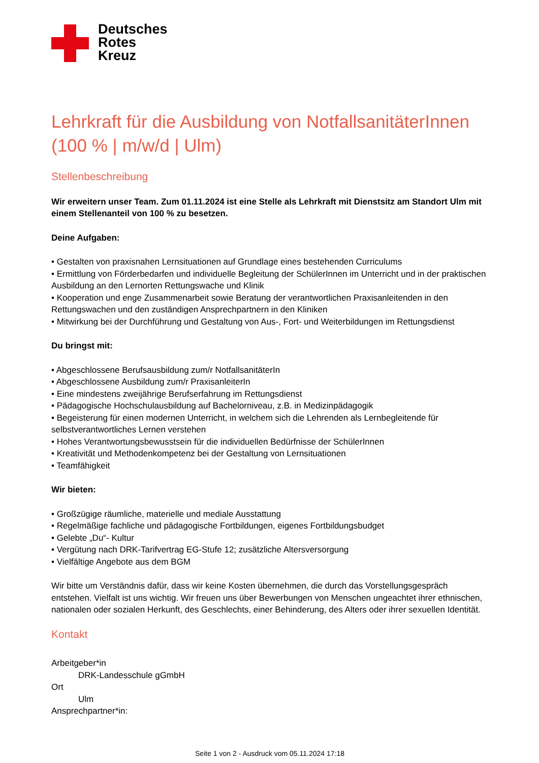Deutsches
Rotes
Kreuz
Lehrkraft für die Ausbildung von NotfallsanitäterInnen (100 % | m/w/d | Ulm)
Stellenbeschreibung
Wir erweitern unser Team. Zum 01.11.2024 ist eine Stelle als Lehrkraft mit Dienstsitz am Standort Ulm mit einem Stellenanteil von 100 % zu besetzen.
Deine Aufgaben:
• Gestalten von praxisnahen Lernsituationen auf Grundlage eines bestehenden Curriculums
• Ermittlung von Förderbedarfen und individuelle Begleitung der SchülerInnen im Unterricht und in der praktischen Ausbildung an den Lernorten Rettungswache und Klinik
• Kooperation und enge Zusammenarbeit sowie Beratung der verantwortlichen Praxisanleitenden in den Rettungswachen und den zuständigen Ansprechpartnern in den Kliniken
• Mitwirkung bei der Durchführung und Gestaltung von Aus-, Fort- und Weiterbildungen im Rettungsdienst
Du bringst mit:
• Abgeschlossene Berufsausbildung zum/r NotfallsanitäterIn
• Abgeschlossene Ausbildung zum/r PraxisanleiterIn
• Eine mindestens zweijährige Berufserfahrung im Rettungsdienst
• Pädagogische Hochschulausbildung auf Bachelorniveau, z.B. in Medizinpädagogik
• Begeisterung für einen modernen Unterricht, in welchem sich die Lehrenden als Lernbegleitende für selbstverantwortliches Lernen verstehen
• Hohes Verantwortungsbewusstsein für die individuellen Bedürfnisse der SchülerInnen
• Kreativität und Methodenkompetenz bei der Gestaltung von Lernsituationen
• Teamfähigkeit
Wir bieten:
• Großzügige räumliche, materielle und mediale Ausstattung
• Regelmäßige fachliche und pädagogische Fortbildungen, eigenes Fortbildungsbudget
• Gelebte „Du“- Kultur
• Vergütung nach DRK-Tarifvertrag EG-Stufe 12; zusätzliche Altersversorgung
• Vielfältige Angebote aus dem BGM
Wir bitte um Verständnis dafür, dass wir keine Kosten übernehmen, die durch das Vorstellungsgespräch entstehen. Vielfalt ist uns wichtig. Wir freuen uns über Bewerbungen von Menschen ungeachtet ihrer ethnischen, nationalen oder sozialen Herkunft, des Geschlechts, einer Behinderung, des Alters oder ihrer sexuellen Identität.
Kontakt
Arbeitgeber*in
DRK-Landesschule gGmbH
Ort
Ulm
Ansprechpartner*in:
Seite 1 von 2 - Ausdruck vom 05.11.2024 17:18